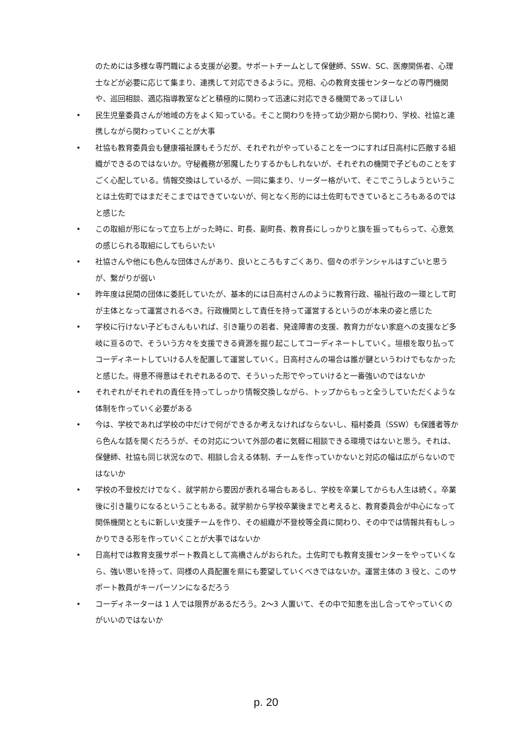のためには多様な専門職による支援が必要。サポートチームとして保健師、SSW、SC、医療関係者、心理士などが必要に応じて集まり、連携して対応できるように。児相、心の教育支援センターなどの専門機関や、巡回相談、適応指導教室などと積極的に関わって迅速に対応できる機関であってほしい
• 民生児童委員さんが地域の方をよく知っている。そこと関わりを持って幼少期から関わり、学校、社協と連携しながら関わっていくことが大事
• 社協も教育委員会も健康福祉課もそうだが、それぞれがやっていることを一つにすれば日高村に匹敵する組織ができるのではないか。守秘義務が邪魔したりするかもしれないが、それぞれの機関で子どものことをすごく心配している。情報交換はしているが、一同に集まり、リーダー格がいて、そこでこうしようということは土佐町ではまだそこまではできていないが、何となく形的には土佐町もできているところもあるのではと感じた
• この取組が形になって立ち上がった時に、町長、副町長、教育長にしっかりと旗を振ってもらって、心意気の感じられる取組にしてもらいたい
• 社協さんや他にも色んな団体さんがあり、良いところもすごくあり、個々のポテンシャルはすごいと思うが、繋がりが弱い
• 昨年度は民間の団体に委託していたが、基本的には日高村さんのように教育行政、福祉行政の一環として町が主体となって運営されるべき。行政機関として責任を持って運営するというのが本来の姿と感じた
• 学校に行けない子どもさんもいれば、引き籠りの若者、発達障害の支援、教育力がない家庭への支援など多岐に亘るので、そういう方々を支援できる資源を掘り起こしてコーディネートしていく。垣根を取り払ってコーディネートしていける人を配置して運営していく。日高村さんの場合は誰が鍵というわけでもなかったと感じた。得意不得意はそれぞれあるので、そういった形でやっていけると一番強いのではないか
• それぞれがそれぞれの責任を持ってしっかり情報交換しながら、トップからもっと全うしていただくような体制を作っていく必要がある
• 今は、学校であれば学校の中だけで何ができるか考えなければならないし、稲村委員（SSW）も保護者等から色んな話を聞くだろうが、その対応について外部の者に気軽に相談できる環境ではないと思う。それは、保健師、社協も同じ状況なので、相談し合える体制、チームを作っていかないと対応の幅は広がらないのではないか
• 学校の不登校だけでなく、就学前から要因が表れる場合もあるし、学校を卒業してからも人生は続く。卒業後に引き籠りになるということもある。就学前から学校卒業後までと考えると、教育委員会が中心になって関係機関とともに新しい支援チームを作り、その組織が不登校等全員に関わり、その中では情報共有もしっかりできる形を作っていくことが大事ではないか
• 日高村では教育支援サポート教員として高橋さんがおられた。土佐町でも教育支援センターをやっていくなら、強い思いを持って、同様の人員配置を県にも要望していくべきではないか。運営主体の 3 役と、このサポート教員がキーパーソンになるだろう
• コーディネーターは 1 人では限界があるだろう。2～3 人置いて、その中で知恵を出し合ってやっていくのがいいのではないか
p. 20